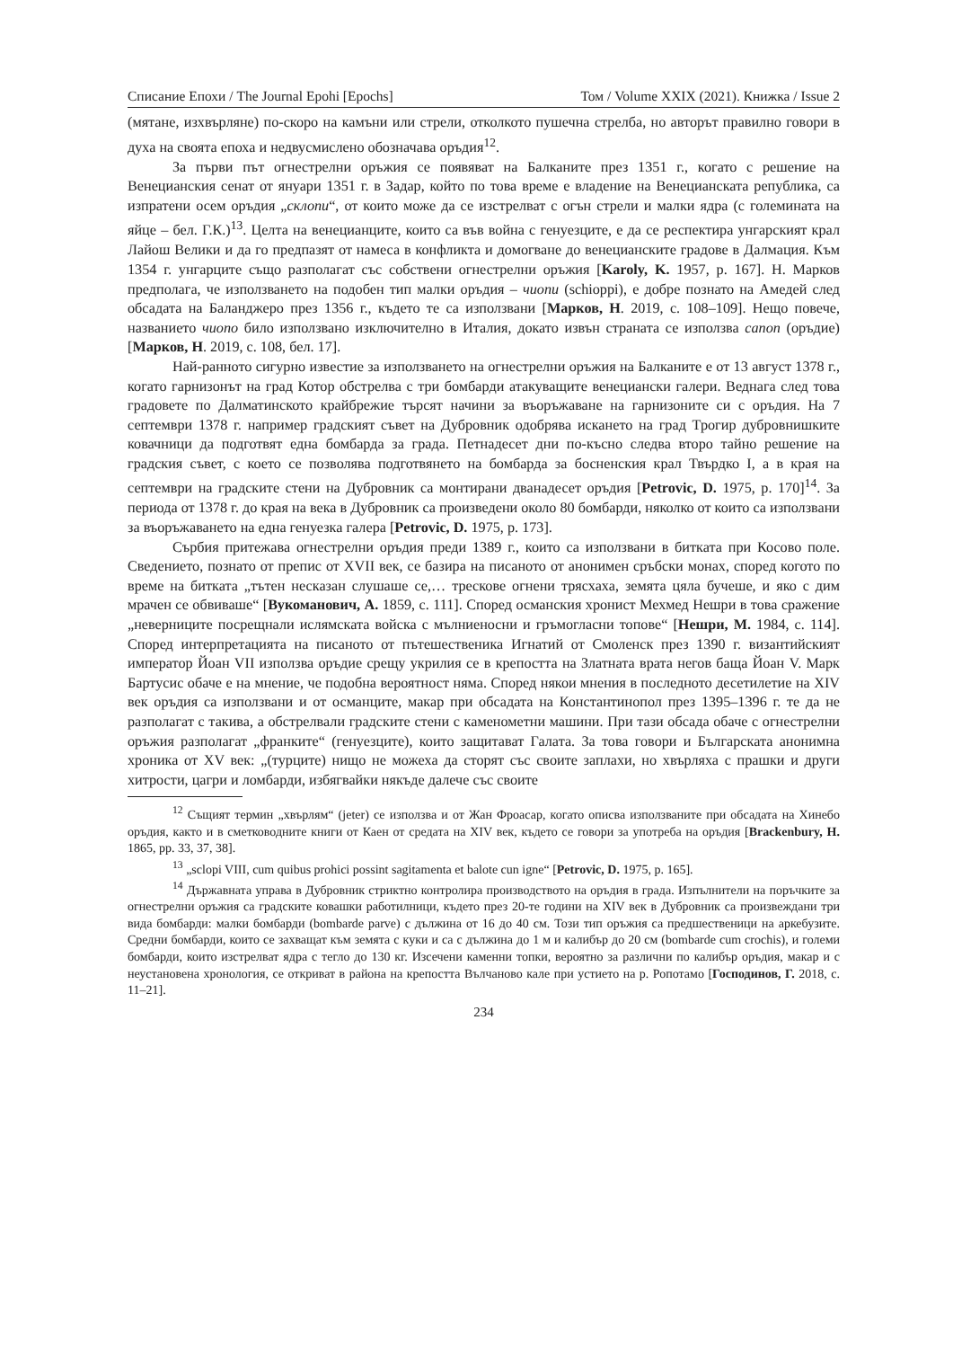Списание Епохи / The Journal Epohi [Epochs] Том / Volume XXIX (2021). Книжка / Issue 2
(мятане, изхвърляне) по-скоро на камъни или стрели, отколкото пушечна стрелба, но авторът правилно говори в духа на своята епоха и недвусмислено обозначава оръдия<sup>12</sup>.
За първи път огнестрелни оръжия се появяват на Балканите през 1351 г., когато с решение на Венецианския сенат от януари 1351 г. в Задар, който по това време е владение на Венецианската република, са изпратени осем оръдия „склопи“, от които може да се изстрелват с огън стрели и малки ядра (с големината на яйце – бел. Г.К.)<sup>13</sup>. Целта на венецианците, които са във война с генуезците, е да се респектира унгарският крал Лайош Велики и да го предпазят от намеса в конфликта и домогване до венецианските градове в Далмация. Към 1354 г. унгарците също разполагат със собствени огнестрелни оръжия [Karoly, K. 1957, p. 167]. Н. Марков предполага, че използването на подобен тип малки оръдия – чиопи (schioppi), е добре познато на Амедей след обсадата на Баланджеро през 1356 г., където те са използвани [Марков, Н. 2019, с. 108–109]. Нещо повече, названието чиопо било използвано изключително в Италия, докато извън страната се използва canon (оръдие) [Марков, Н. 2019, с. 108, бел. 17].
Най-ранното сигурно известие за използването на огнестрелни оръжия на Балканите е от 13 август 1378 г., когато гарнизонът на град Котор обстрелва с три бомбарди атакуващите венециански галери. Веднага след това градовете по Далматинското крайбрежие търсят начини за въоръжаване на гарнизоните си с оръдия. На 7 септември 1378 г. например градският съвет на Дубровник одобрява искането на град Трогир дубровнишките ковачници да подготвят една бомбарда за града. Петнадесет дни по-късно следва второ тайно решение на градския съвет, с което се позволява подготвянето на бомбарда за босненския крал Твърдко I, а в края на септември на градските стени на Дубровник са монтирани дванадесет оръдия [Petrovic, D. 1975, p. 170]<sup>14</sup>. За периода от 1378 г. до края на века в Дубровник са произведени около 80 бомбарди, няколко от които са използвани за въоръжаването на една генуезка галера [Petrovic, D. 1975, p. 173].
Сърбия притежава огнестрелни оръдия преди 1389 г., които са използвани в битката при Косово поле. Сведението, познато от препис от XVII век, се базира на писаното от анонимен сръбски монах, според когото по време на битката „тътен несказан слушаше се,… трескове огнени трясхаха, земята цяла бучеше, и яко с дим мрачен се обвиваше“ [Вукоманович, А. 1859, с. 111]. Според османския хронист Мехмед Нешри в това сражение „неверниците посрещнали ислямската войска с мълниеносни и гръмогласни топове“ [Нешри, М. 1984, с. 114]. Според интерпретацията на писаното от пътешественика Игнатий от Смоленск през 1390 г. византийският император Йоан VII използва оръдие срещу укрилия се в крепостта на Златната врата негов баща Йоан V. Марк Бартусис обаче е на мнение, че подобна вероятност няма. Според някои мнения в последното десетилетие на XIV век оръдия са използвани и от османците, макар при обсадата на Константинопол през 1395–1396 г. те да не разполагат с такива, а обстрелвали градските стени с каменометни машини. При тази обсада обаче с огнестрелни оръжия разполагат „франките“ (генуезците), които защитават Галата. За това говори и Българската анонимна хроника от XV век: „(турците) нищо не можеха да сторят със своите заплахи, но хвърляха с прашки и други хитрости, цагри и ломбарди, избягвайки някъде далече със своите
<sup>12</sup> Същият термин „хвърлям“ (jeter) се използва и от Жан Фроасар, когато описва използваните при обсадата на Хинебо оръдия, както и в сметководните книги от Каен от средата на XIV век, където се говори за употреба на оръдия [Brackenbury, H. 1865, pp. 33, 37, 38].
<sup>13</sup> „sclopi VIII, cum quibus prohici possint sagitamenta et balote cun igne“ [Petrovic, D. 1975, p. 165].
<sup>14</sup> Държавната управа в Дубровник стриктно контролира производството на оръдия в града. Изпълнители на поръчките за огнестрелни оръжия са градските ковашки работилници, където през 20-те години на XIV век в Дубровник са произвеждани три вида бомбарди: малки бомбарди (bombarde parve) с дължина от 16 до 40 см. Този тип оръжия са предшественици на аркебузите. Средни бомбарди, които се захващат към земята с куки и са с дължина до 1 м и калибър до 20 см (bombarde cum crochis), и големи бомбарди, които изстрелват ядра с тегло до 130 кг. Изсечени каменни топки, вероятно за различни по калибър оръдия, макар и с неустановена хронология, се откриват в района на крепостта Вълчаново кале при устието на р. Ропотамо [Господинов, Г. 2018, с. 11–21].
234